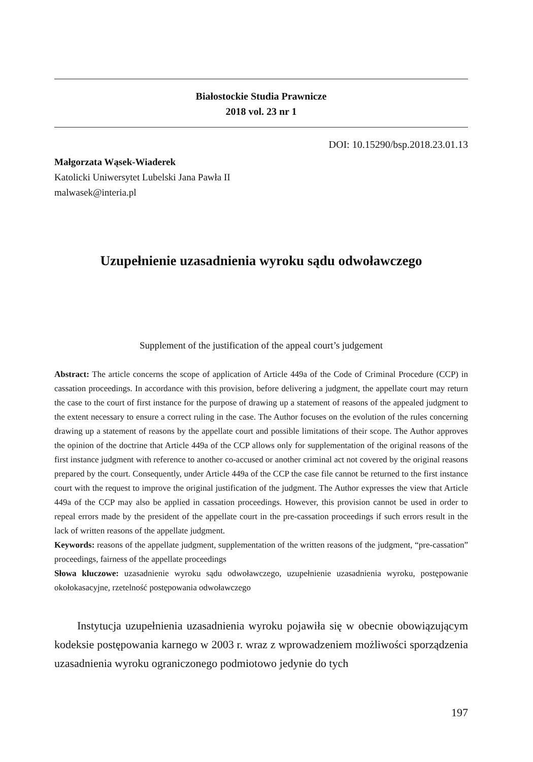Białostockie Studia Prawnicze
2018 vol. 23 nr 1
DOI: 10.15290/bsp.2018.23.01.13
Małgorzata Wąsek-Wiaderek
Katolicki Uniwersytet Lubelski Jana Pawła II
malwasek@interia.pl
Uzupełnienie uzasadnienia wyroku sądu odwoławczego
Supplement of the justification of the appeal court’s judgement
Abstract: The article concerns the scope of application of Article 449a of the Code of Criminal Procedure (CCP) in cassation proceedings. In accordance with this provision, before delivering a judgment, the appellate court may return the case to the court of first instance for the purpose of drawing up a statement of reasons of the appealed judgment to the extent necessary to ensure a correct ruling in the case. The Author focuses on the evolution of the rules concerning drawing up a statement of reasons by the appellate court and possible limitations of their scope. The Author approves the opinion of the doctrine that Article 449a of the CCP allows only for supplementation of the original reasons of the first instance judgment with reference to another co-accused or another criminal act not covered by the original reasons prepared by the court. Consequently, under Article 449a of the CCP the case file cannot be returned to the first instance court with the request to improve the original justification of the judgment. The Author expresses the view that Article 449a of the CCP may also be applied in cassation proceedings. However, this provision cannot be used in order to repeal errors made by the president of the appellate court in the pre-cassation proceedings if such errors result in the lack of written reasons of the appellate judgment.
Keywords: reasons of the appellate judgment, supplementation of the written reasons of the judgment, “pre-cassation” proceedings, fairness of the appellate proceedings
Słowa kluczowe: uzasadnienie wyroku sądu odwoławczego, uzupełnienie uzasadnienia wyroku, postępowanie okołokasacyjne, rzetelność postępowania odwoławczego
Instytucja uzupełnienia uzasadnienia wyroku pojawiła się w obecnie obowiązującym kodeksie postępowania karnego w 2003 r. wraz z wprowadzeniem możliwości sporządzenia uzasadnienia wyroku ograniczonego podmiotowo jedynie do tych
197